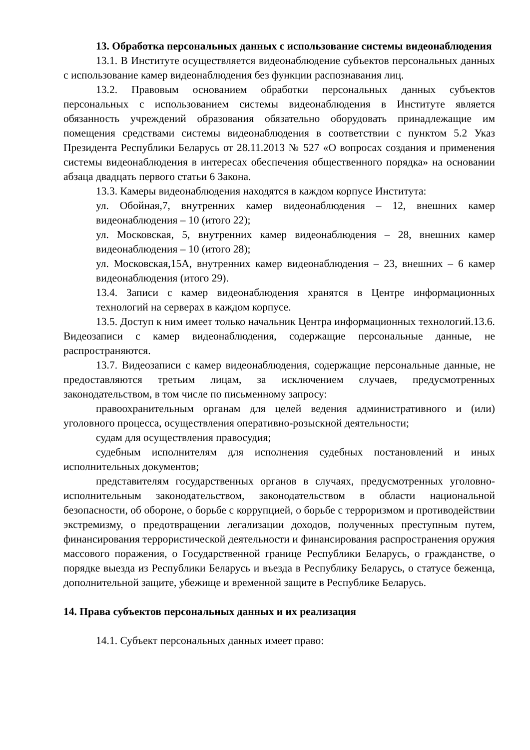13. Обработка персональных данных с использование системы видеонаблюдения
13.1. В Институте осуществляется видеонаблюдение субъектов персональных данных с использование камер видеонаблюдения без функции распознавания лиц.
13.2. Правовым основанием обработки персональных данных субъектов персональных с использованием системы видеонаблюдения в Институте является обязанность учреждений образования обязательно оборудовать принадлежащие им помещения средствами системы видеонаблюдения в соответствии с пунктом 5.2 Указ Президента Республики Беларусь от 28.11.2013 № 527 «О вопросах создания и применения системы видеонаблюдения в интересах обеспечения общественного порядка» на основании абзаца двадцать первого статьи 6 Закона.
13.3. Камеры видеонаблюдения находятся в каждом корпусе Института:
ул. Обойная,7, внутренних камер видеонаблюдения – 12, внешних камер видеонаблюдения – 10 (итого 22);
ул. Московская, 5, внутренних камер видеонаблюдения – 28, внешних камер видеонаблюдения – 10 (итого 28);
ул. Московская,15А, внутренних камер видеонаблюдения – 23, внешних – 6 камер видеонаблюдения (итого 29).
13.4. Записи с камер видеонаблюдения хранятся в Центре информационных технологий на серверах в каждом корпусе.
13.5. Доступ к ним имеет только начальник Центра информационных технологий.13.6. Видеозаписи с камер видеонаблюдения, содержащие персональные данные, не распространяются.
13.7. Видеозаписи с камер видеонаблюдения, содержащие персональные данные, не предоставляются третьим лицам, за исключением случаев, предусмотренных законодательством, в том числе по письменному запросу:
правоохранительным органам для целей ведения административного и (или) уголовного процесса, осуществления оперативно-розыскной деятельности;
судам для осуществления правосудия;
судебным исполнителям для исполнения судебных постановлений и иных исполнительных документов;
представителям государственных органов в случаях, предусмотренных уголовно-исполнительным законодательством, законодательством в области национальной безопасности, об обороне, о борьбе с коррупцией, о борьбе с терроризмом и противодействии экстремизму, о предотвращении легализации доходов, полученных преступным путем, финансирования террористической деятельности и финансирования распространения оружия массового поражения, о Государственной границе Республики Беларусь, о гражданстве, о порядке выезда из Республики Беларусь и въезда в Республику Беларусь, о статусе беженца, дополнительной защите, убежище и временной защите в Республике Беларусь.
14. Права субъектов персональных данных и их реализация
14.1. Субъект персональных данных имеет право: